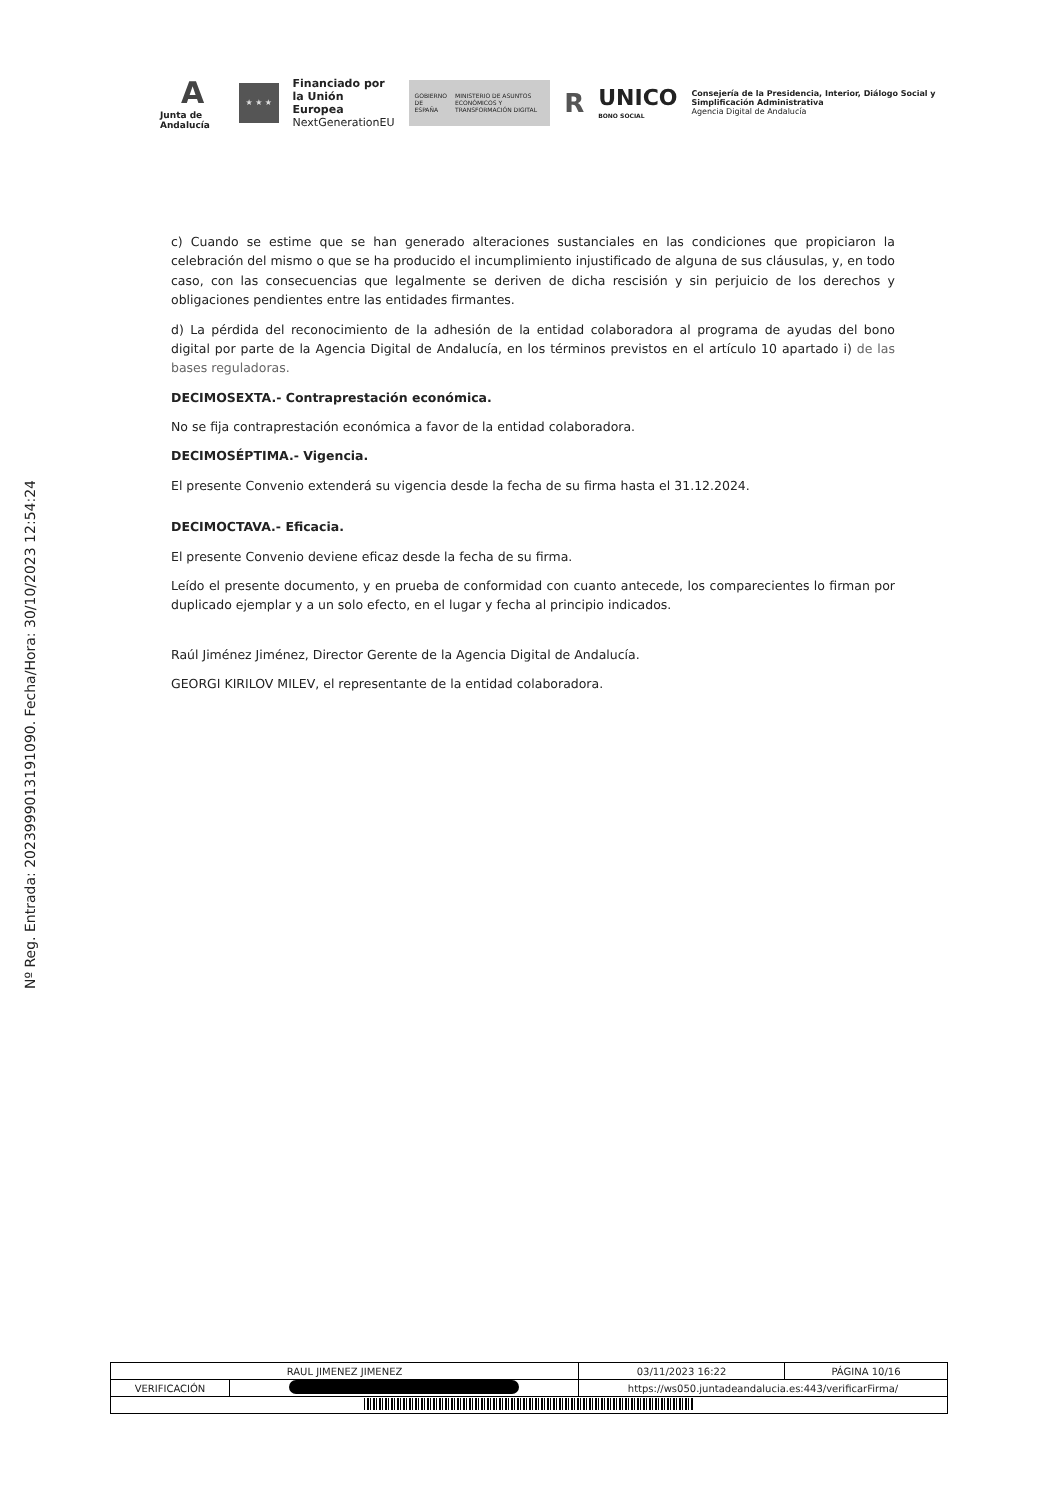A
Junta de Andalucía
★ ★ ★
Financiado por
la Unión Europea
NextGenerationEU
GOBIERNO DE ESPAÑA MINISTERIO DE ASUNTOS ECONÓMICOS Y TRANSFORMACIÓN DIGITAL
R
UNICO
BONO SOCIAL
Consejería de la Presidencia, Interior, Diálogo Social y Simplificación Administrativa
Agencia Digital de Andalucía
Nº Reg. Entrada: 202399901319​1090. Fecha/Hora: 30/10/2023 12:54:24
c) Cuando se estime que se han generado alteraciones sustanciales en las condiciones que propiciaron la celebración del mismo o que se ha producido el incumplimiento injustificado de alguna de sus cláusulas, y, en todo caso, con las consecuencias que legalmente se deriven de dicha rescisión y sin perjuicio de los derechos y obligaciones pendientes entre las entidades firmantes.
d) La pérdida del reconocimiento de la adhesión de la entidad colaboradora al programa de ayudas del bono digital por parte de la Agencia Digital de Andalucía, en los términos previstos en el artículo 10 apartado i) de las bases reguladoras.
DECIMOSEXTA.- Contraprestación económica.
No se fija contraprestación económica a favor de la entidad colaboradora.
DECIMOSÉPTIMA.- Vigencia.
El presente Convenio extenderá su vigencia desde la fecha de su firma hasta el 31.12.2024.
DECIMOCTAVA.- Eficacia.
El presente Convenio deviene eficaz desde la fecha de su firma.
Leído el presente documento, y en prueba de conformidad con cuanto antecede, los comparecientes lo firman por duplicado ejemplar y a un solo efecto, en el lugar y fecha al principio indicados.
Raúl Jiménez Jiménez, Director Gerente de la Agencia Digital de Andalucía.
GEORGI KIRILOV MILEV, el representante de la entidad colaboradora.
| RAUL JIMENEZ JIMENEZ | | | 03/11/2023 16:22 | PÁGINA 10/16 |
| VERIFICACIÓN | | https://ws050.juntadeandalucia.es:443/verificarFirma/ | | |